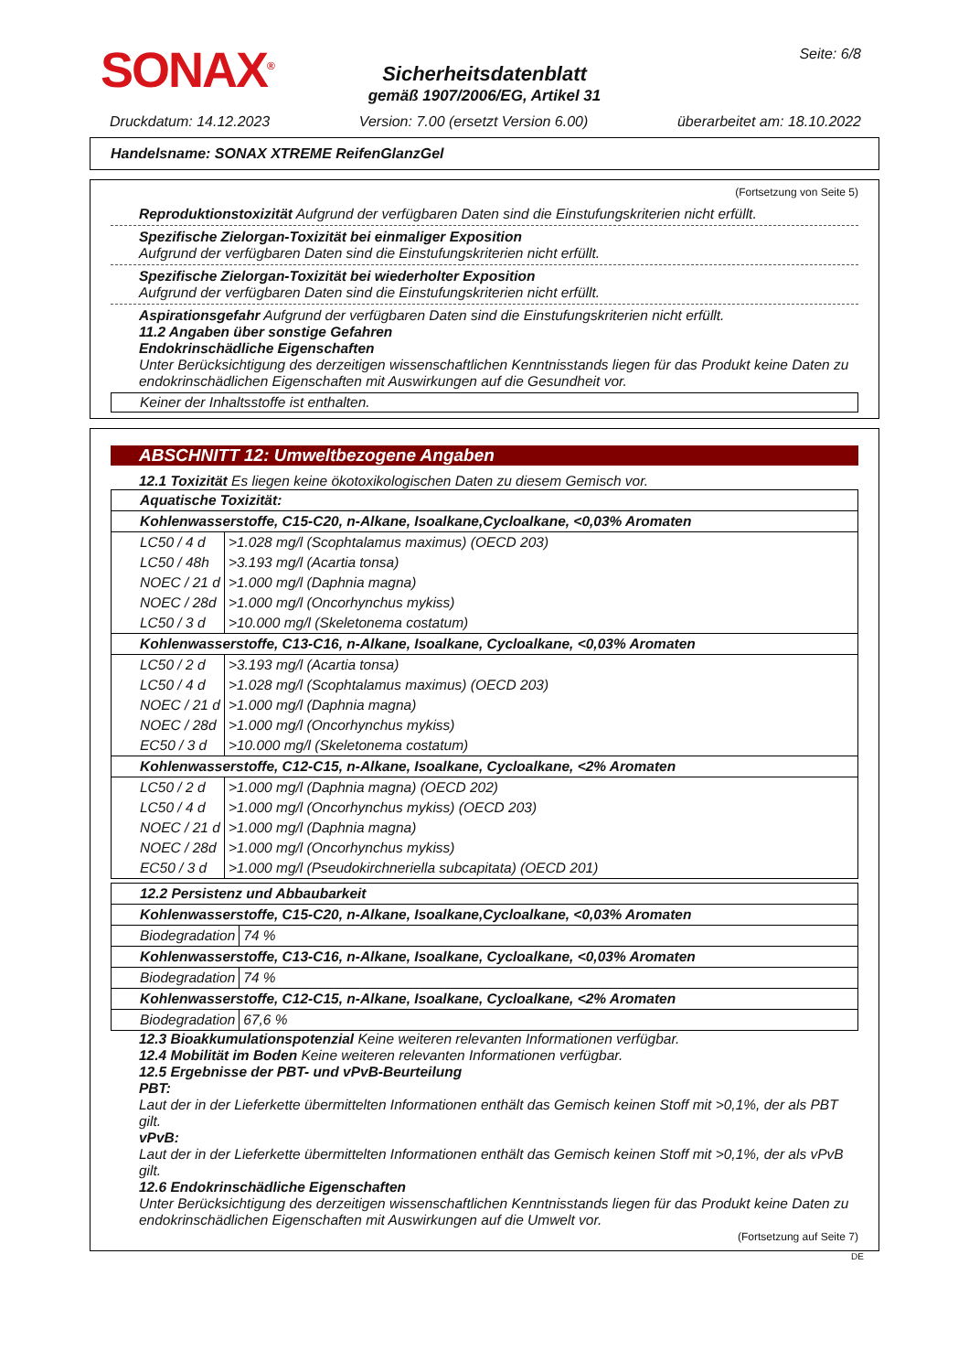SONAX<sup>®</sup> Seite: 6/8
Sicherheitsdatenblatt
gemäß 1907/2006/EG, Artikel 31
Druckdatum: 14.12.2023 Version: 7.00 (ersetzt Version 6.00) überarbeitet am: 18.10.2022
Handelsname: SONAX XTREME ReifenGlanzGel
(Fortsetzung von Seite 5)
Reproduktionstoxizität Aufgrund der verfügbaren Daten sind die Einstufungskriterien nicht erfüllt.
Spezifische Zielorgan-Toxizität bei einmaliger Exposition
Aufgrund der verfügbaren Daten sind die Einstufungskriterien nicht erfüllt.
Spezifische Zielorgan-Toxizität bei wiederholter Exposition
Aufgrund der verfügbaren Daten sind die Einstufungskriterien nicht erfüllt.
Aspirationsgefahr Aufgrund der verfügbaren Daten sind die Einstufungskriterien nicht erfüllt.
11.2 Angaben über sonstige Gefahren
Endokrinschädliche Eigenschaften
Unter Berücksichtigung des derzeitigen wissenschaftlichen Kenntnisstands liegen für das Produkt keine Daten zu endokrinschädlichen Eigenschaften mit Auswirkungen auf die Gesundheit vor.
Keiner der Inhaltsstoffe ist enthalten.
ABSCHNITT 12: Umweltbezogene Angaben
12.1 Toxizität Es liegen keine ökotoxikologischen Daten zu diesem Gemisch vor.
| Aquatische Toxizität: | |
| Kohlenwasserstoffe, C15-C20, n-Alkane, Isoalkane,Cycloalkane, <0,03% Aromaten | |
| LC50 / 4 d | >1.028 mg/l (Scophtalamus maximus) (OECD 203) |
| LC50 / 48h | >3.193 mg/l (Acartia tonsa) |
| NOEC / 21 d | >1.000 mg/l (Daphnia magna) |
| NOEC / 28d | >1.000 mg/l (Oncorhynchus mykiss) |
| LC50 / 3 d | >10.000 mg/l (Skeletonema costatum) |
| Kohlenwasserstoffe, C13-C16, n-Alkane, Isoalkane, Cycloalkane, <0,03% Aromaten | |
| LC50 / 2 d | >3.193 mg/l (Acartia tonsa) |
| LC50 / 4 d | >1.028 mg/l (Scophtalamus maximus) (OECD 203) |
| NOEC / 21 d | >1.000 mg/l (Daphnia magna) |
| NOEC / 28d | >1.000 mg/l (Oncorhynchus mykiss) |
| EC50 / 3 d | >10.000 mg/l (Skeletonema costatum) |
| Kohlenwasserstoffe, C12-C15, n-Alkane, Isoalkane, Cycloalkane, <2% Aromaten | |
| LC50 / 2 d | >1.000 mg/l (Daphnia magna) (OECD 202) |
| LC50 / 4 d | >1.000 mg/l (Oncorhynchus mykiss) (OECD 203) |
| NOEC / 21 d | >1.000 mg/l (Daphnia magna) |
| NOEC / 28d | >1.000 mg/l (Oncorhynchus mykiss) |
| EC50 / 3 d | >1.000 mg/l (Pseudokirchneriella subcapitata) (OECD 201) |
| 12.2 Persistenz und Abbaubarkeit | |
| Kohlenwasserstoffe, C15-C20, n-Alkane, Isoalkane,Cycloalkane, <0,03% Aromaten | |
| Biodegradation | 74 % |
| Kohlenwasserstoffe, C13-C16, n-Alkane, Isoalkane, Cycloalkane, <0,03% Aromaten | |
| Biodegradation | 74 % |
| Kohlenwasserstoffe, C12-C15, n-Alkane, Isoalkane, Cycloalkane, <2% Aromaten | |
| Biodegradation | 67,6 % |
12.3 Bioakkumulationspotenzial Keine weiteren relevanten Informationen verfügbar.
12.4 Mobilität im Boden Keine weiteren relevanten Informationen verfügbar.
12.5 Ergebnisse der PBT- und vPvB-Beurteilung
PBT:
Laut der in der Lieferkette übermittelten Informationen enthält das Gemisch keinen Stoff mit >0,1%, der als PBT gilt.
vPvB:
Laut der in der Lieferkette übermittelten Informationen enthält das Gemisch keinen Stoff mit >0,1%, der als vPvB gilt.
12.6 Endokrinschädliche Eigenschaften
Unter Berücksichtigung des derzeitigen wissenschaftlichen Kenntnisstands liegen für das Produkt keine Daten zu endokrinschädlichen Eigenschaften mit Auswirkungen auf die Umwelt vor.
(Fortsetzung auf Seite 7)
DE